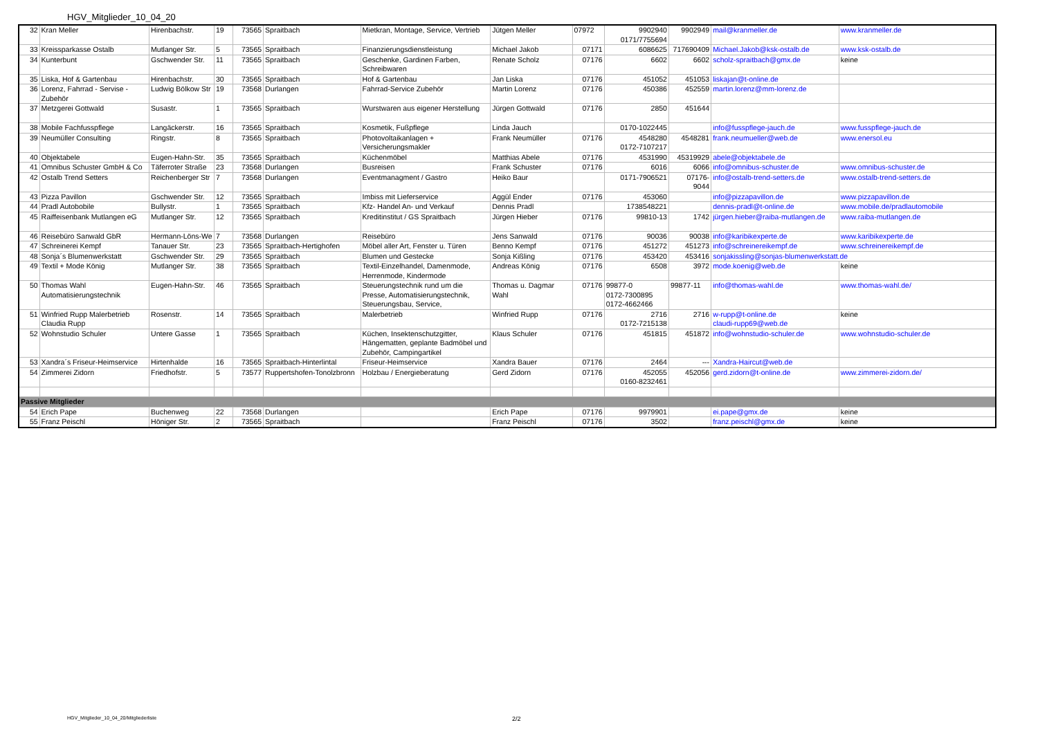HGV_Mitglieder_10_04_20
| 32 | Kran Meller | Hirenbachstr. | 19 | 73565 | Spraitbach | Mietkran, Montage, Service, Vertrieb | Jütgen Meller | 07972 | 9902940 0171/7755694 | 9902949 | mail@kranmeller.de | www.kranmeller.de |
| 33 | Kreissparkasse Ostalb | Mutlanger Str. | 5 | 73565 | Spraitbach | Finanzierungsdienstleistung | Michael Jakob | 07171 | 6086625 | 717690409 | Michael.Jakob@ksk-ostalb.de | www.ksk-ostalb.de |
| 34 | Kunterbunt | Gschwender Str. | 11 | 73565 | Spraitbach | Geschenke, Gardinen Farben, Schreibwaren | Renate Scholz | 07176 | 6602 | 6602 | scholz-spraitbach@gmx.de | keine |
| 35 | Liska, Hof & Gartenbau | Hirenbachstr. | 30 | 73565 | Spraitbach | Hof & Gartenbau | Jan Liska | 07176 | 451052 | 451053 | liskajan@t-online.de | |
| 36 | Lorenz, Fahrrad - Servise - Zubehör | Ludwig Bölkow Str | 19 | 73568 | Durlangen | Fahrrad-Service Zubehör | Martin Lorenz | 07176 | 450386 | 452559 | martin.lorenz@mm-lorenz.de | |
| 37 | Metzgerei Gottwald | Susastr. | 1 | 73565 | Spraitbach | Wurstwaren aus eigener Herstellung | Jürgen Gottwald | 07176 | 2850 | 451644 | | |
| 38 | Mobile Fachfusspflege | Langäckerstr. | 16 | 73565 | Spraitbach | Kosmetik, Fußpflege | Linda Jauch | | 0170-1022445 | | info@fusspflege-jauch.de | www.fusspflege-jauch.de |
| 39 | Neumüller Consulting | Ringstr. | 8 | 73565 | Spraitbach | Photovoltaikanlagen + Versicherungsmakler | Frank Neumüller | 07176 | 4548280 0172-7107217 | 4548281 | frank.neumueller@web.de | www.enersol.eu |
| 40 | Objektabele | Eugen-Hahn-Str. | 35 | 73565 | Spraitbach | Küchenmöbel | Matthias Abele | 07176 | 4531990 | 45319929 | abele@objektabele.de | |
| 41 | Omnibus Schuster GmbH & Co | Täferroter Straße | 23 | 73568 | Durlangen | Busreisen | Frank Schuster | 07176 | 6016 | 6066 | info@omnibus-schuster.de | www.omnibus-schuster.de |
| 42 | Ostalb Trend Setters | Reichenberger Str | 7 | 73568 | Durlangen | Eventmanagment / Gastro | Heiko Baur | | 0171-7906521 | 07176- 9044 | info@ostalb-trend-setters.de | www.ostalb-trend-setters.de |
| 43 | Pizza Pavillon | Gschwender Str. | 12 | 73565 | Spraitbach | Imbiss mit Lieferservice | Aggül Ender | 07176 | 453060 | | info@pizzapavillon.de | www.pizzapavillon.de |
| 44 | Pradl Autobobile | Bullystr. | 1 | 73565 | Spraitbach | Kfz- Handel An- und Verkauf | Dennis Pradl | | 1738548221 | | dennis-pradl@t-online.de | www.mobile.de/pradlautomobile |
| 45 | Raiffeisenbank Mutlangen eG | Mutlanger Str. | 12 | 73565 | Spraitbach | Kreditinstitut / GS Spraitbach | Jürgen Hieber | 07176 | 99810-13 | 1742 | jürgen.hieber@raiba-mutlangen.de | www.raiba-mutlangen.de |
| 46 | Reisebüro Sanwald GbR | Hermann-Löns-We | 7 | 73568 | Durlangen | Reisebüro | Jens Sanwald | 07176 | 90036 | 90038 | info@karibikexperte.de | www.karibikexperte.de |
| 47 | Schreinerei Kempf | Tanauer Str. | 23 | 73565 | Spraitbach-Hertighofen | Möbel aller Art, Fenster u. Türen | Benno Kempf | 07176 | 451272 | 451273 | info@schreinereikempf.de | www.schreinereikempf.de |
| 48 | Sonja´s Blumenwerkstatt | Gschwender Str. | 29 | 73565 | Spraitbach | Blumen und Gestecke | Sonja Kißling | 07176 | 453420 | 453416 | sonjakissling@sonjas-blumenwerkstatt.de | |
| 49 | Textil + Mode König | Mutlanger Str. | 38 | 73565 | Spraitbach | Textil-Einzelhandel, Damenmode, Herrenmode, Kindermode | Andreas König | 07176 | 6508 | 3972 | mode.koenig@web.de | keine |
| 50 | Thomas Wahl Automatisierungstechnik | Eugen-Hahn-Str. | 46 | 73565 | Spraitbach | Steuerungstechnik rund um die Presse, Automatisierungstechnik, Steuerungsbau, Service, | Thomas u. Dagmar Wahl | 07176 | 99877-0 0172-7300895 0172-4662466 | 99877-11 | info@thomas-wahl.de | www.thomas-wahl.de/ |
| 51 | Winfried Rupp Malerbetrieb Claudia Rupp | Rosenstr. | 14 | 73565 | Spraitbach | Malerbetrieb | Winfried Rupp | 07176 | 2716 0172-7215138 | 2716 | w-rupp@t-online.de claudi-rupp69@web.de | keine |
| 52 | Wohnstudio Schuler | Untere Gasse | 1 | 73565 | Spraitbach | Küchen, Insektenschutzgitter, Hängematten, geplante Badmöbel und Zubehör, Campingartikel | Klaus Schuler | 07176 | 451815 | 451872 | info@wohnstudio-schuler.de | www.wohnstudio-schuler.de |
| 53 | Xandra´s Friseur-Heimservice | Hirtenhalde | 16 | 73565 | Spraitbach-Hinterlintal | Friseur-Heimservice | Xandra Bauer | 07176 | 2464 | --- | Xandra-Haircut@web.de | |
| 54 | Zimmerei Zidorn | Friedhofstr. | 5 | 73577 | Ruppertshofen-Tonolzbronn | Holzbau / Energieberatung | Gerd Zidorn | 07176 | 452055 0160-8232461 | 452056 | gerd.zidorn@t-online.de | www.zimmerei-zidorn.de/ |
| Passive Mitglieder | | | | | | | | | | | | |
| 54 | Erich Pape | Buchenweg | 22 | 73568 | Durlangen | | Erich Pape | 07176 | 9979901 | | ei.pape@gmx.de | keine |
| 55 | Franz Peischl | Höniger Str. | 2 | 73565 | Spraitbach | | Franz Peischl | 07176 | 3502 | | franz.peischl@gmx.de | keine |
HGV_Mitglieder_10_04_20/Mitgliederliste
2/2